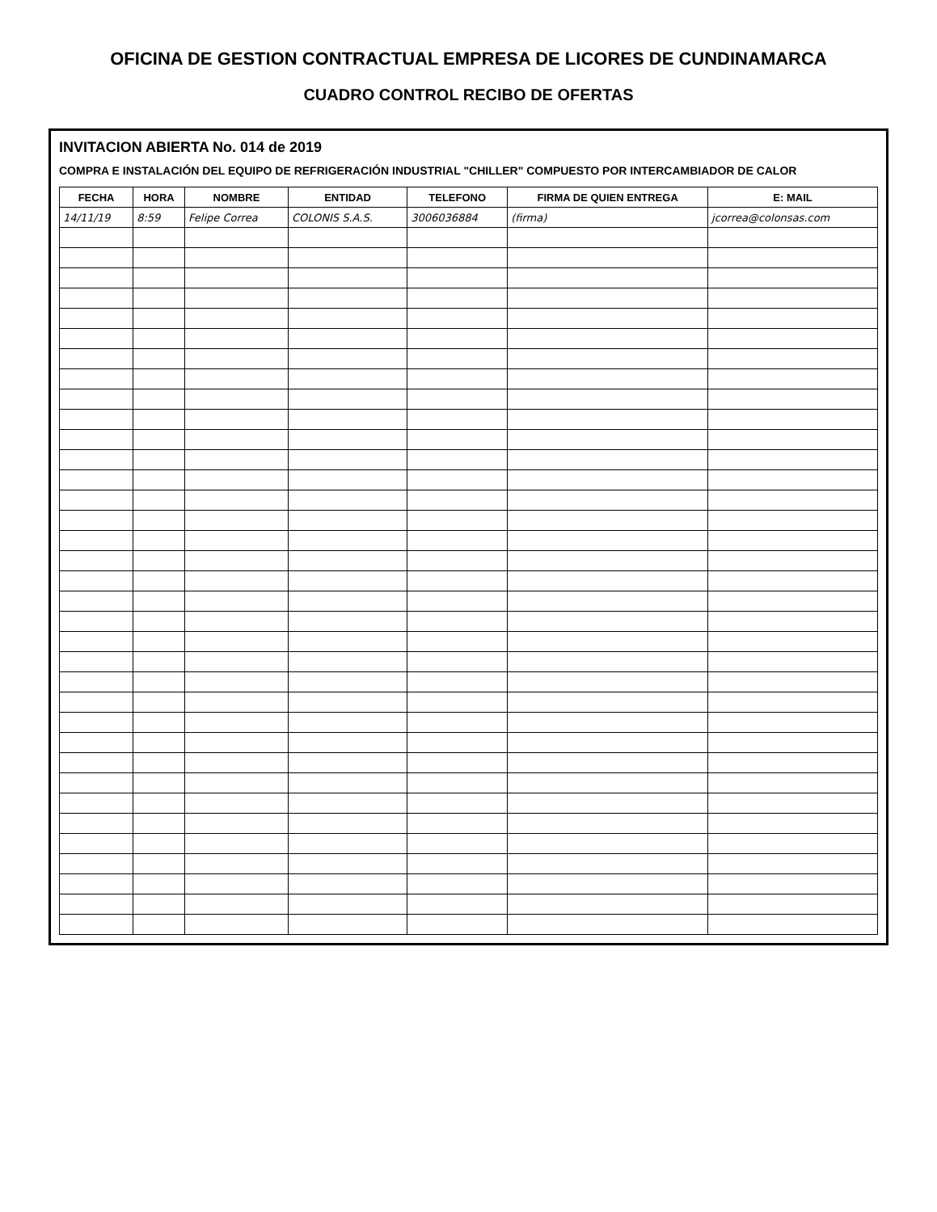OFICINA DE GESTION CONTRACTUAL EMPRESA DE LICORES DE CUNDINAMARCA
CUADRO CONTROL RECIBO DE OFERTAS
INVITACION ABIERTA No. 014 de 2019
COMPRA E INSTALACIÓN DEL EQUIPO DE REFRIGERACIÓN INDUSTRIAL "CHILLER" COMPUESTO POR INTERCAMBIADOR DE CALOR
| FECHA | HORA | NOMBRE | ENTIDAD | TELEFONO | FIRMA DE QUIEN ENTREGA | E: MAIL |
| --- | --- | --- | --- | --- | --- | --- |
| 14/11/19 | 8:59 | Felipe Correa | COLONIS S.A.S. | 3006036884 | (firma) | jcorrea@colonsas.com |